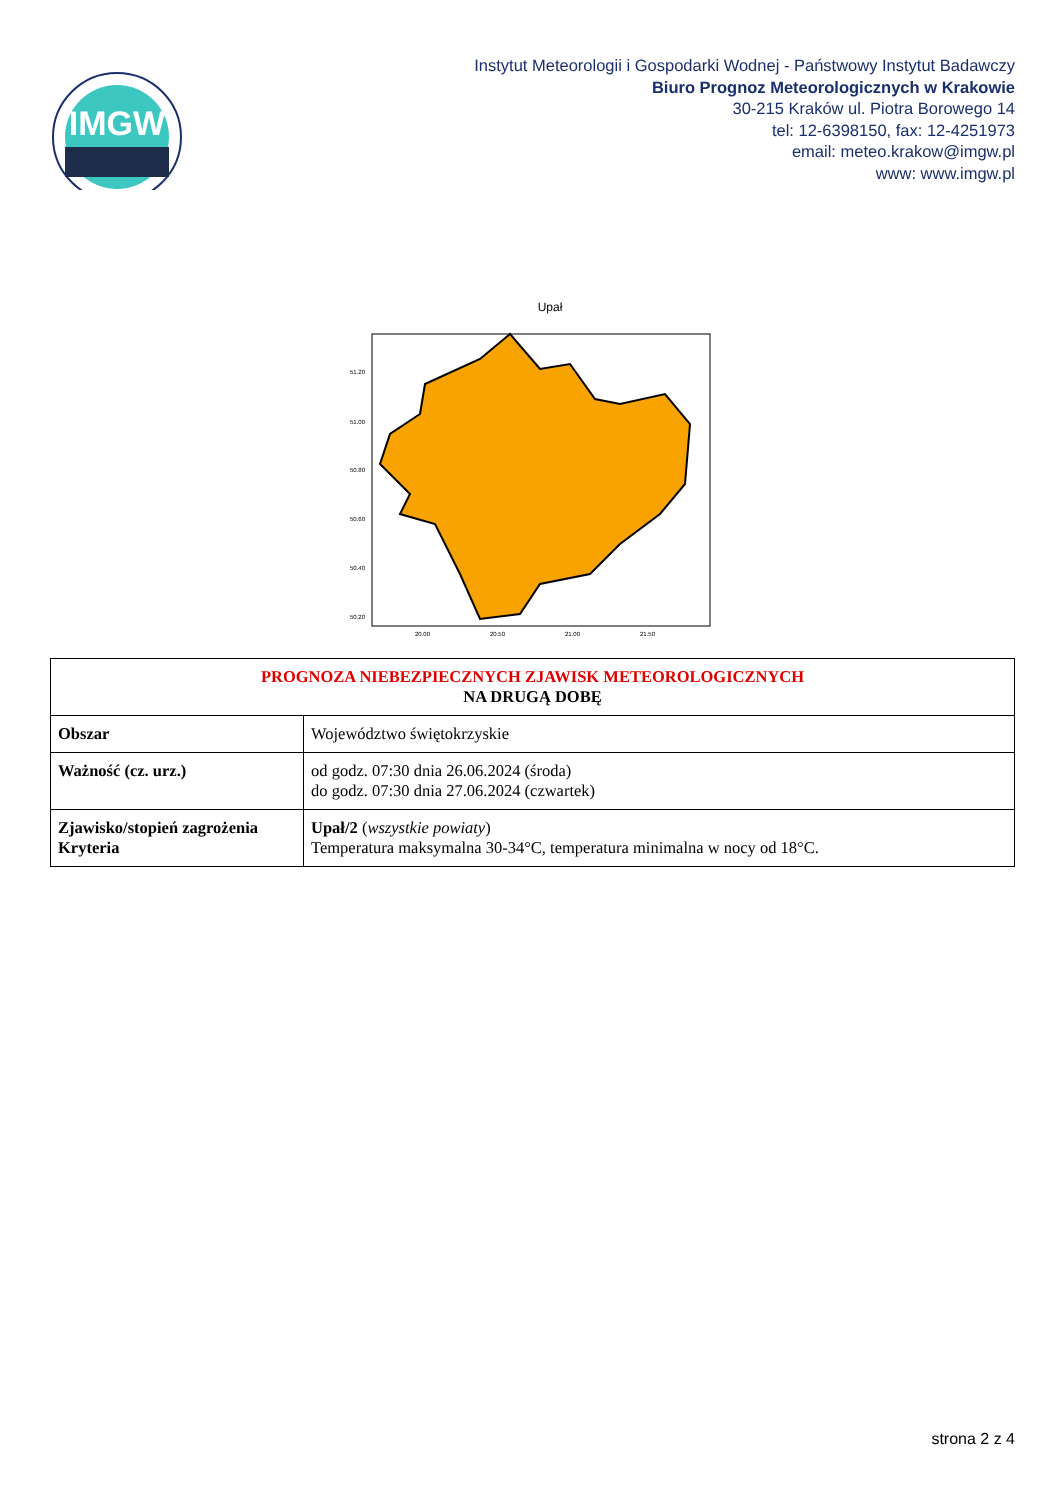IMGW
Instytut Meteorologii i Gospodarki Wodnej - Państwowy Instytut Badawczy
Biuro Prognoz Meteorologicznych w Krakowie
30-215 Kraków ul. Piotra Borowego 14
tel: 12-6398150, fax: 12-4251973
email: meteo.krakow@imgw.pl
www: www.imgw.pl
Upał
51.20
51.00
50.80
50.60
50.40
50.20
20.00
20.50
21.00
21.50
| PROGNOZA NIEBEZPIECZNYCH ZJAWISK METEOROLOGICZNYCH NA DRUGĄ DOBĘ | |
| --- | --- |
| Obszar | Województwo świętokrzyskie |
| Ważność (cz. urz.) | od godz. 07:30 dnia 26.06.2024 (środa) do godz. 07:30 dnia 27.06.2024 (czwartek) |
| Zjawisko/stopień zagrożenia Kryteria | Upał/2 ( wszystkie powiaty ) Temperatura maksymalna 30-34°C, temperatura minimalna w nocy od 18°C. |
strona 2 z 4